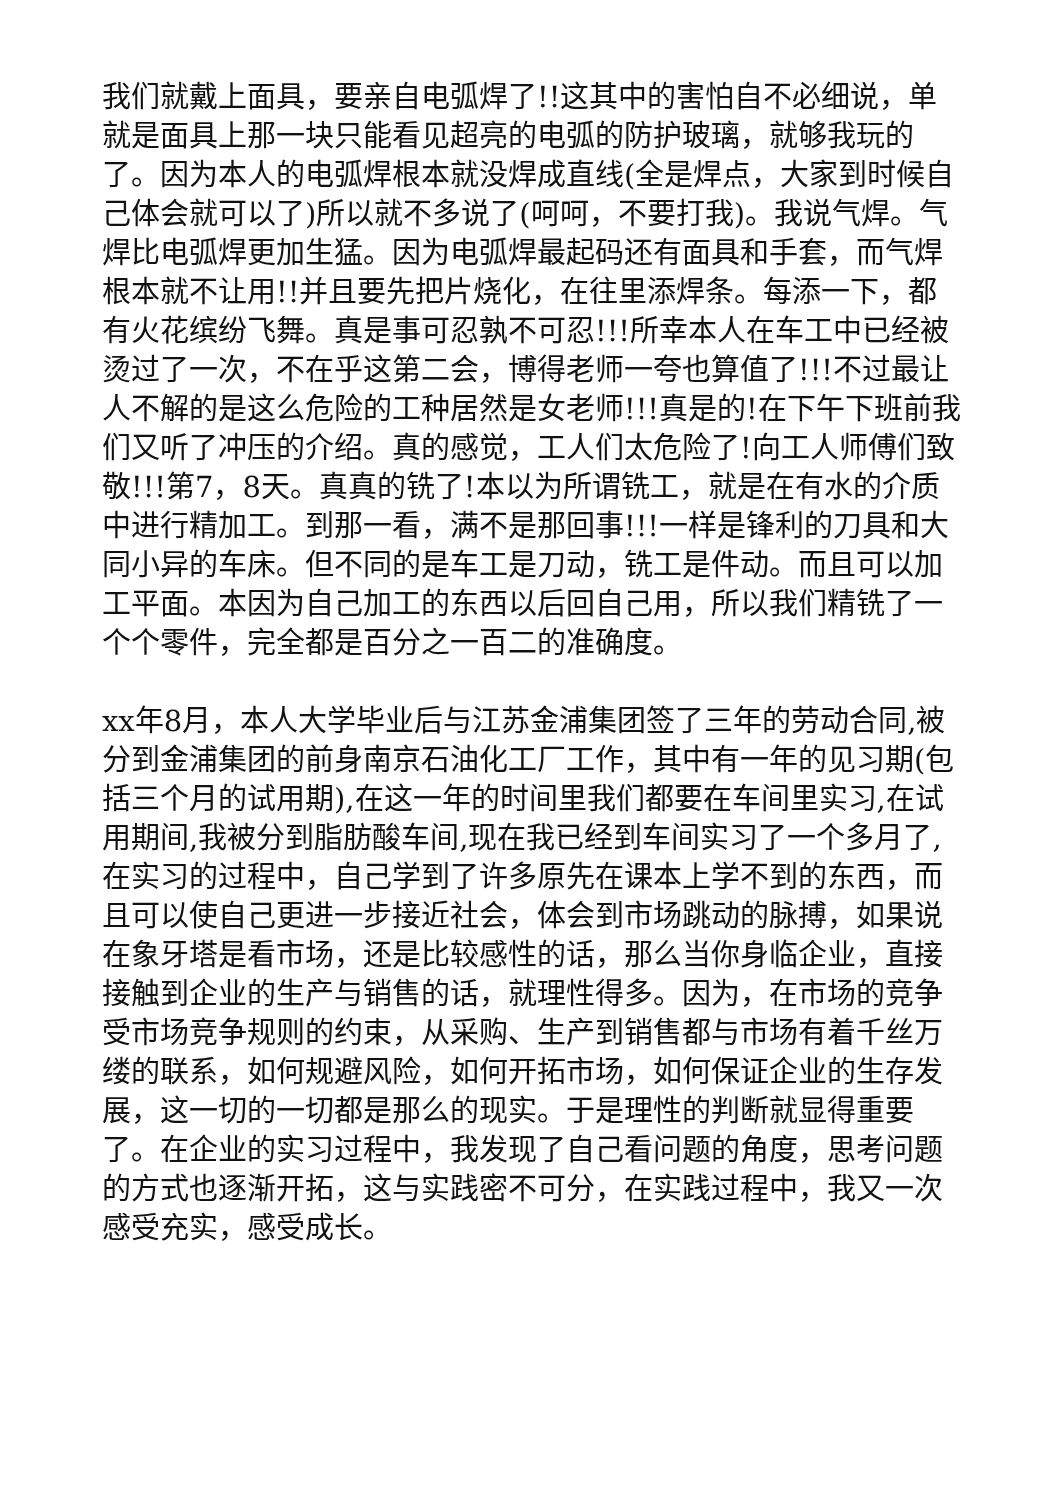我们就戴上面具，要亲自电弧焊了!!这其中的害怕自不必细说，单就是面具上那一块只能看见超亮的电弧的防护玻璃，就够我玩的了。因为本人的电弧焊根本就没焊成直线(全是焊点，大家到时候自己体会就可以了)所以就不多说了(呵呵，不要打我)。我说气焊。气焊比电弧焊更加生猛。因为电弧焊最起码还有面具和手套，而气焊根本就不让用!!并且要先把片烧化，在往里添焊条。每添一下，都有火花缤纷飞舞。真是事可忍孰不可忍!!!所幸本人在车工中已经被烫过了一次，不在乎这第二会，博得老师一夸也算值了!!!不过最让人不解的是这么危险的工种居然是女老师!!!真是的!在下午下班前我们又听了冲压的介绍。真的感觉，工人们太危险了!向工人师傅们致敬!!!第7，8天。真真的铣了!本以为所谓铣工，就是在有水的介质中进行精加工。到那一看，满不是那回事!!!一样是锋利的刀具和大同小异的车床。但不同的是车工是刀动，铣工是件动。而且可以加工平面。本因为自己加工的东西以后回自己用，所以我们精铣了一个个零件，完全都是百分之一百二的准确度。
xx年8月，本人大学毕业后与江苏金浦集团签了三年的劳动合同,被分到金浦集团的前身南京石油化工厂工作，其中有一年的见习期(包括三个月的试用期),在这一年的时间里我们都要在车间里实习,在试用期间,我被分到脂肪酸车间,现在我已经到车间实习了一个多月了,在实习的过程中，自己学到了许多原先在课本上学不到的东西，而且可以使自己更进一步接近社会，体会到市场跳动的脉搏，如果说在象牙塔是看市场，还是比较感性的话，那么当你身临企业，直接接触到企业的生产与销售的话，就理性得多。因为，在市场的竞争受市场竞争规则的约束，从采购、生产到销售都与市场有着千丝万缕的联系，如何规避风险，如何开拓市场，如何保证企业的生存发展，这一切的一切都是那么的现实。于是理性的判断就显得重要了。在企业的实习过程中，我发现了自己看问题的角度，思考问题的方式也逐渐开拓，这与实践密不可分，在实践过程中，我又一次感受充实，感受成长。